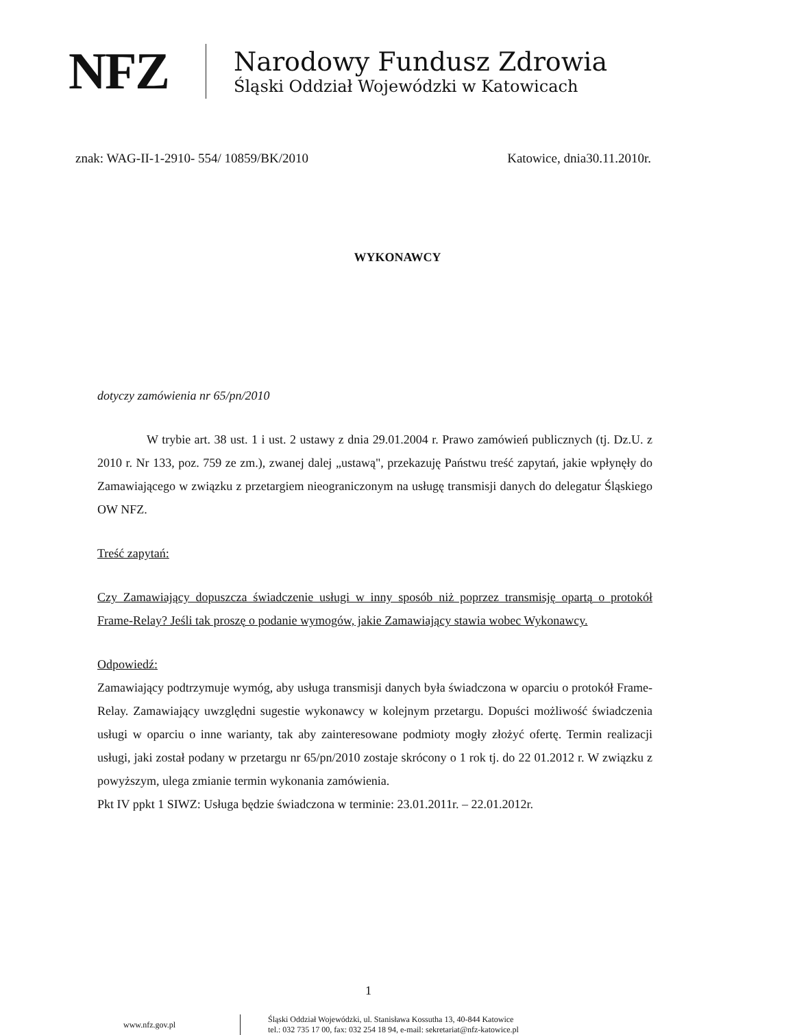NFZ
Narodowy Fundusz Zdrowia
Śląski Oddział Wojewódzki w Katowicach
znak: WAG-II-1-2910- 554/ 10859/BK/2010 Katowice, dnia30.11.2010r.
WYKONAWCY
dotyczy zamówienia nr 65/pn/2010
W trybie art. 38 ust. 1 i ust. 2 ustawy z dnia 29.01.2004 r. Prawo zamówień publicznych (tj. Dz.U. z 2010 r. Nr 133, poz. 759 ze zm.), zwanej dalej „ustawą", przekazuję Państwu treść zapytań, jakie wpłynęły do Zamawiającego w związku z przetargiem nieograniczonym na usługę transmisji danych do delegatur Śląskiego OW NFZ.
Treść zapytań:
Czy Zamawiający dopuszcza świadczenie usługi w inny sposób niż poprzez transmisję opartą o protokół Frame-Relay? Jeśli tak proszę o podanie wymogów, jakie Zamawiający stawia wobec Wykonawcy.
Odpowiedź:
Zamawiający podtrzymuje wymóg, aby usługa transmisji danych była świadczona w oparciu o protokół Frame-Relay. Zamawiający uwzględni sugestie wykonawcy w kolejnym przetargu. Dopuści możliwość świadczenia usługi w oparciu o inne warianty, tak aby zainteresowane podmioty mogły złożyć ofertę. Termin realizacji usługi, jaki został podany w przetargu nr 65/pn/2010 zostaje skrócony o 1 rok tj. do 22 01.2012 r. W związku z powyższym, ulega zmianie termin wykonania zamówienia.
Pkt IV ppkt 1 SIWZ: Usługa będzie świadczona w terminie: 23.01.2011r. – 22.01.2012r.
1
www.nfz.gov.pl Śląski Oddział Wojewódzki, ul. Stanisława Kossutha 13, 40-844 Katowice
tel.: 032 735 17 00, fax: 032 254 18 94, e-mail: sekretariat@nfz-katowice.pl